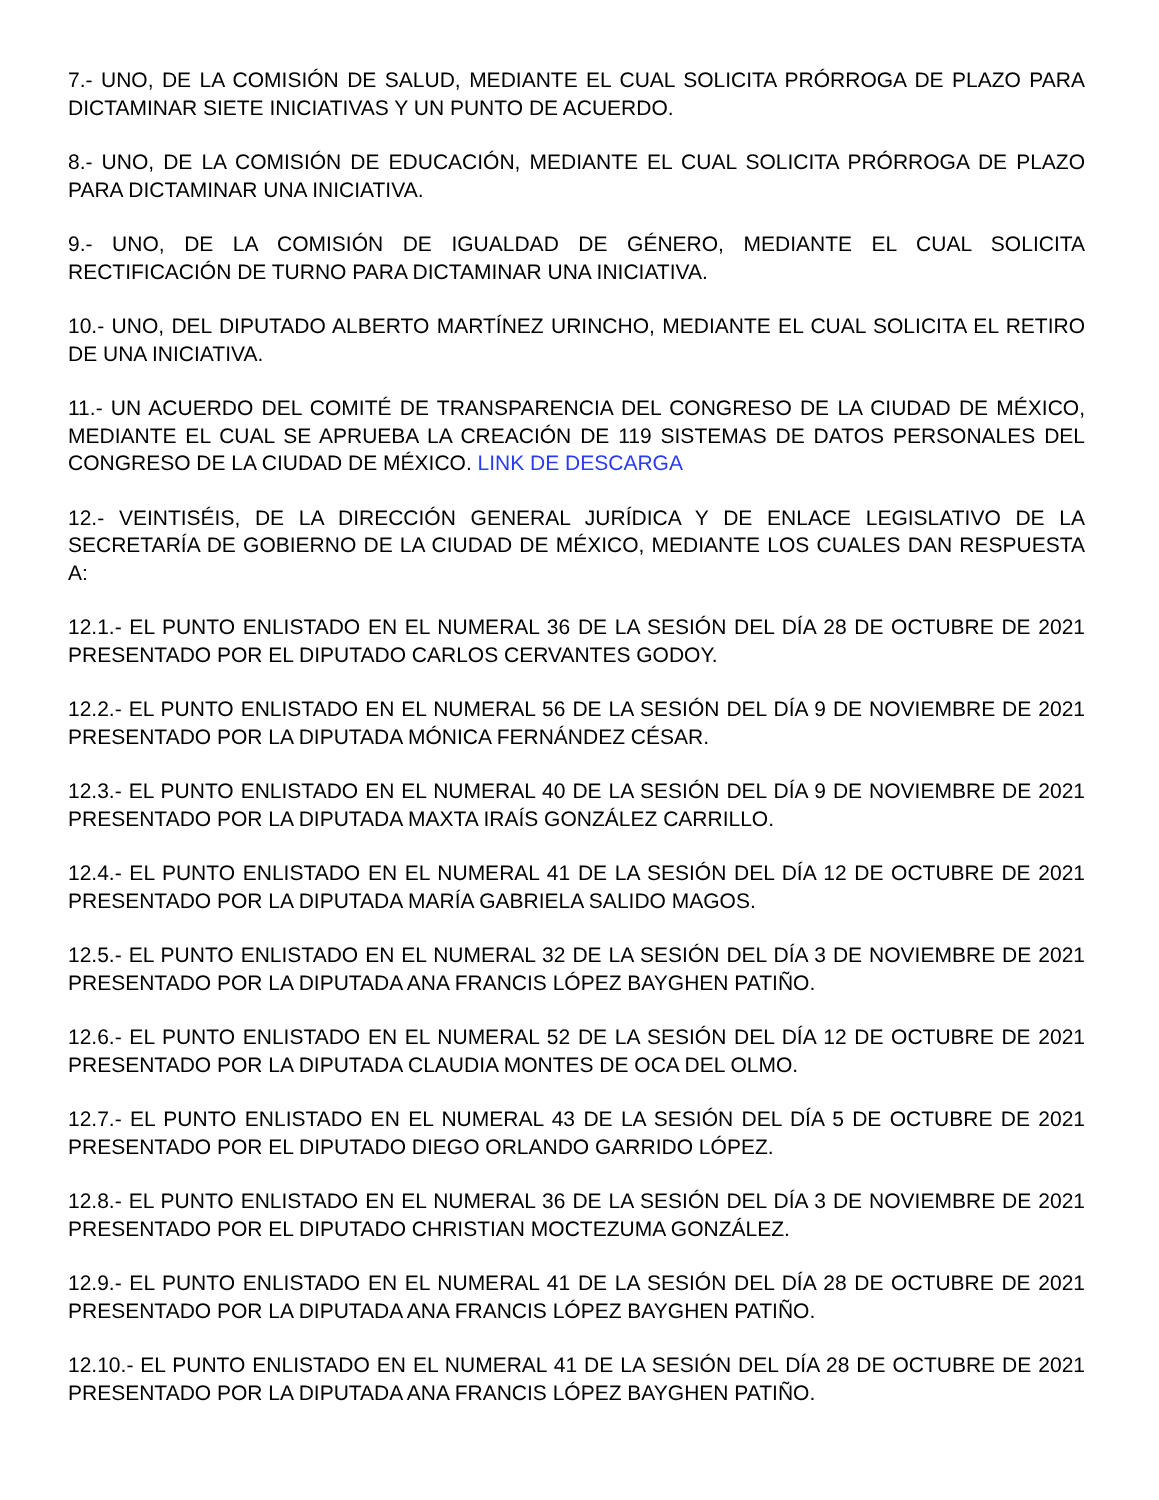7.- UNO, DE LA COMISIÓN DE SALUD, MEDIANTE EL CUAL SOLICITA PRÓRROGA DE PLAZO PARA DICTAMINAR SIETE INICIATIVAS Y UN PUNTO DE ACUERDO.
8.- UNO, DE LA COMISIÓN DE EDUCACIÓN, MEDIANTE EL CUAL SOLICITA PRÓRROGA DE PLAZO PARA DICTAMINAR UNA INICIATIVA.
9.- UNO, DE LA COMISIÓN DE IGUALDAD DE GÉNERO, MEDIANTE EL CUAL SOLICITA RECTIFICACIÓN DE TURNO PARA DICTAMINAR UNA INICIATIVA.
10.- UNO, DEL DIPUTADO ALBERTO MARTÍNEZ URINCHO, MEDIANTE EL CUAL SOLICITA EL RETIRO DE UNA INICIATIVA.
11.- UN ACUERDO DEL COMITÉ DE TRANSPARENCIA DEL CONGRESO DE LA CIUDAD DE MÉXICO, MEDIANTE EL CUAL SE APRUEBA LA CREACIÓN DE 119 SISTEMAS DE DATOS PERSONALES DEL CONGRESO DE LA CIUDAD DE MÉXICO. LINK DE DESCARGA
12.- VEINTISÉIS, DE LA DIRECCIÓN GENERAL JURÍDICA Y DE ENLACE LEGISLATIVO DE LA SECRETARÍA DE GOBIERNO DE LA CIUDAD DE MÉXICO, MEDIANTE LOS CUALES DAN RESPUESTA A:
12.1.- EL PUNTO ENLISTADO EN EL NUMERAL 36 DE LA SESIÓN DEL DÍA 28 DE OCTUBRE DE 2021 PRESENTADO POR EL DIPUTADO CARLOS CERVANTES GODOY.
12.2.- EL PUNTO ENLISTADO EN EL NUMERAL 56 DE LA SESIÓN DEL DÍA 9 DE NOVIEMBRE DE 2021 PRESENTADO POR LA DIPUTADA MÓNICA FERNÁNDEZ CÉSAR.
12.3.- EL PUNTO ENLISTADO EN EL NUMERAL 40 DE LA SESIÓN DEL DÍA 9 DE NOVIEMBRE DE 2021 PRESENTADO POR LA DIPUTADA MAXTA IRAÍS GONZÁLEZ CARRILLO.
12.4.- EL PUNTO ENLISTADO EN EL NUMERAL 41 DE LA SESIÓN DEL DÍA 12 DE OCTUBRE DE 2021 PRESENTADO POR LA DIPUTADA MARÍA GABRIELA SALIDO MAGOS.
12.5.- EL PUNTO ENLISTADO EN EL NUMERAL 32 DE LA SESIÓN DEL DÍA 3 DE NOVIEMBRE DE 2021 PRESENTADO POR LA DIPUTADA ANA FRANCIS LÓPEZ BAYGHEN PATIÑO.
12.6.- EL PUNTO ENLISTADO EN EL NUMERAL 52 DE LA SESIÓN DEL DÍA 12 DE OCTUBRE DE 2021 PRESENTADO POR LA DIPUTADA CLAUDIA MONTES DE OCA DEL OLMO.
12.7.- EL PUNTO ENLISTADO EN EL NUMERAL 43 DE LA SESIÓN DEL DÍA 5 DE OCTUBRE DE 2021 PRESENTADO POR EL DIPUTADO DIEGO ORLANDO GARRIDO LÓPEZ.
12.8.- EL PUNTO ENLISTADO EN EL NUMERAL 36 DE LA SESIÓN DEL DÍA 3 DE NOVIEMBRE DE 2021 PRESENTADO POR EL DIPUTADO CHRISTIAN MOCTEZUMA GONZÁLEZ.
12.9.- EL PUNTO ENLISTADO EN EL NUMERAL 41 DE LA SESIÓN DEL DÍA 28 DE OCTUBRE DE 2021 PRESENTADO POR LA DIPUTADA ANA FRANCIS LÓPEZ BAYGHEN PATIÑO.
12.10.- EL PUNTO ENLISTADO EN EL NUMERAL 41 DE LA SESIÓN DEL DÍA 28 DE OCTUBRE DE 2021 PRESENTADO POR LA DIPUTADA ANA FRANCIS LÓPEZ BAYGHEN PATIÑO.